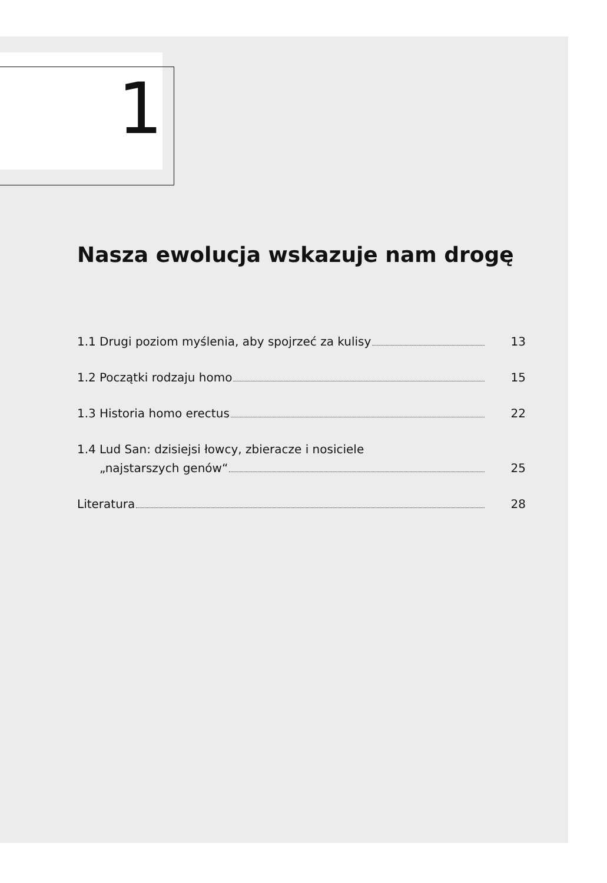1
Nasza ewolucja wskazuje nam drogę
1.1 Drugi poziom myślenia, aby spojrzeć za kulisy 13
1.2 Początki rodzaju homo 15
1.3 Historia homo erectus 22
1.4 Lud San: dzisiejsi łowcy, zbieracze i nosiciele
„najstarszych genów“25
Literatura 28